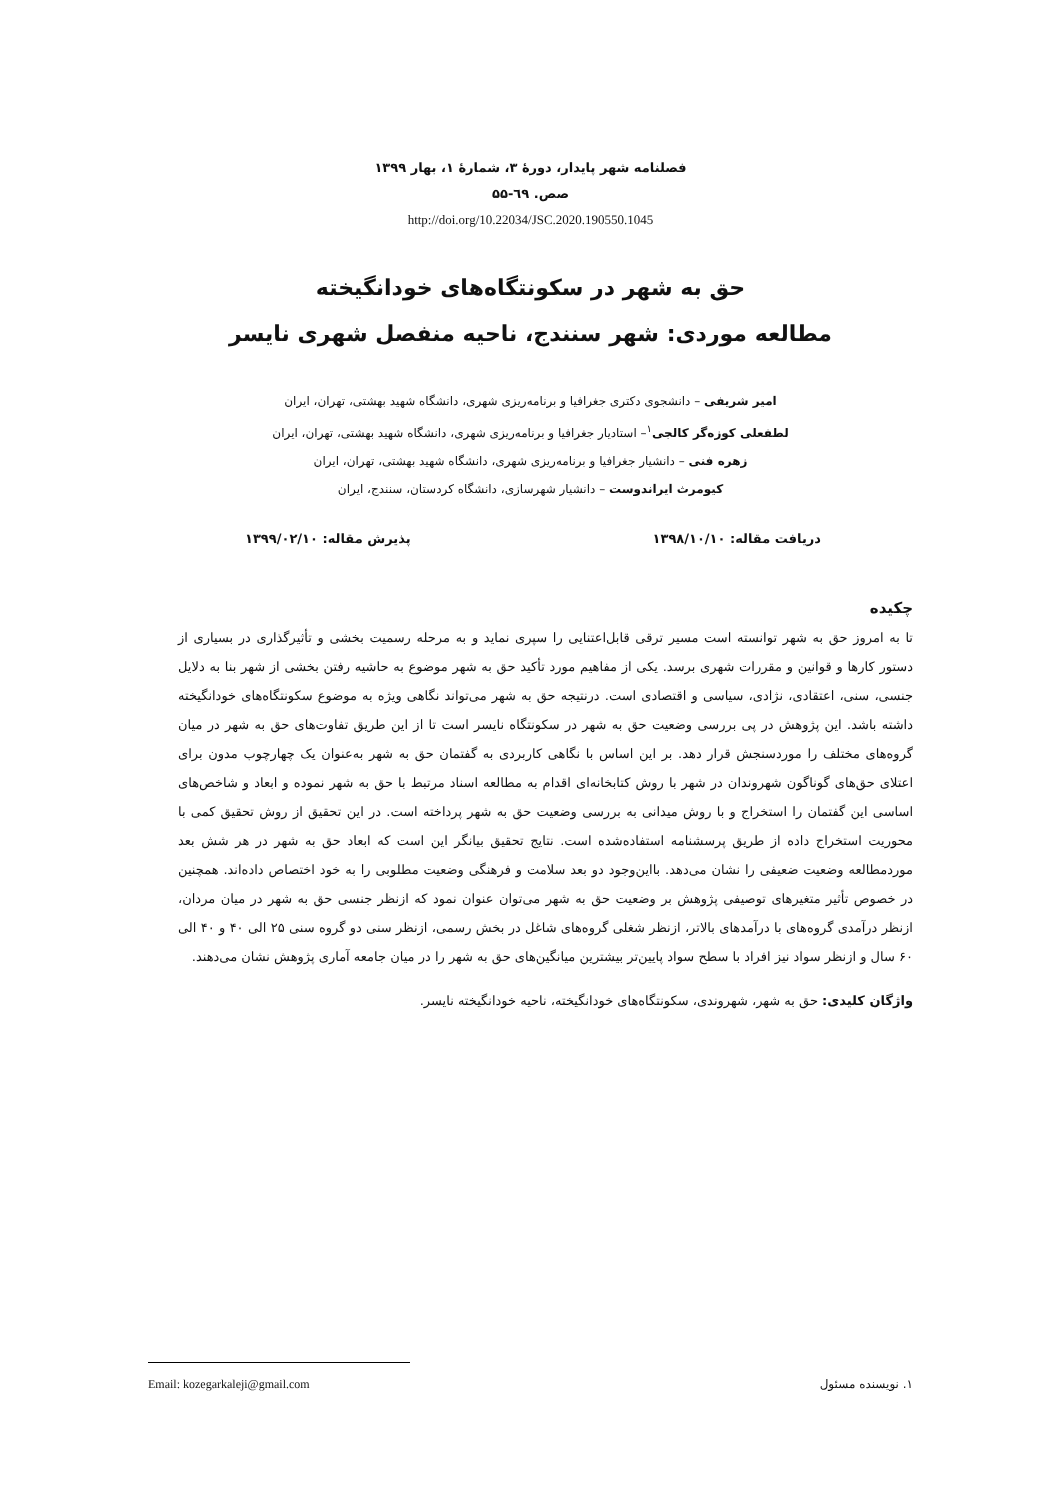فصلنامه شهر پایدار، دورهٔ ۳، شمارهٔ ۱، بهار ۱۳۹۹
صص. ٦٩-۵۵
http://doi.org/10.22034/JSC.2020.190550.1045
حق به شهر در سکونتگاه‌های خودانگیخته
مطالعه موردی: شهر سنندج، ناحیه منفصل شهری نایسر
امیر شریفی – دانشجوی دکتری جغرافیا و برنامه‌ریزی شهری، دانشگاه شهید بهشتی، تهران، ایران
لطفعلی کوزه‌گر کالجی<sup>۱</sup>– استادیار جغرافیا و برنامه‌ریزی شهری، دانشگاه شهید بهشتی، تهران، ایران
زهره فنی – دانشیار جغرافیا و برنامه‌ریزی شهری، دانشگاه شهید بهشتی، تهران، ایران
کیومرث ایراندوست – دانشیار شهرسازی، دانشگاه کردستان، سنندج، ایران
دریافت مقاله: ۱۳۹۸/۱۰/۱۰ پذیرش مقاله: ۱۳۹۹/۰۲/۱۰
چکیده
تا به امروز حق به شهر توانسته است مسیر ترقی قابل‌اعتنایی را سپری نماید و به مرحله رسمیت بخشی و تأثیرگذاری در بسیاری از دستور کارها و قوانین و مقررات شهری برسد. یکی از مفاهیم مورد تأکید حق به شهر موضوع به حاشیه رفتن بخشی از شهر بنا به دلایل جنسی، سنی، اعتقادی، نژادی، سیاسی و اقتصادی است. درنتیجه حق به شهر می‌تواند نگاهی ویژه به موضوع سکونتگاه‌های خودانگیخته داشته باشد. این پژوهش در پی بررسی وضعیت حق به شهر در سکونتگاه نایسر است تا از این طریق تفاوت‌های حق به شهر در میان گروه‌های مختلف را موردسنجش قرار دهد. بر این اساس با نگاهی کاربردی به گفتمان حق به شهر به‌عنوان یک چهارچوب مدون برای اعتلای حق‌های گوناگون شهروندان در شهر با روش کتابخانه‌ای اقدام به مطالعه اسناد مرتبط با حق به شهر نموده و ابعاد و شاخص‌های اساسی این گفتمان را استخراج و با روش میدانی به بررسی وضعیت حق به شهر پرداخته است. در این تحقیق از روش تحقیق کمی با محوریت استخراج داده از طریق پرسشنامه استفاده‌شده است. نتایج تحقیق بیانگر این است که ابعاد حق به شهر در هر شش بعد موردمطالعه وضعیت ضعیفی را نشان می‌دهد. بااین‌وجود دو بعد سلامت و فرهنگی وضعیت مطلوبی را به خود اختصاص داده‌اند. همچنین در خصوص تأثیر متغیرهای توصیفی پژوهش بر وضعیت حق به شهر می‌توان عنوان نمود که ازنظر جنسی حق به شهر در میان مردان، ازنظر درآمدی گروه‌های با درآمدهای بالاتر، ازنظر شغلی گروه‌های شاغل در بخش رسمی، ازنظر سنی دو گروه سنی ۲۵ الی ۴۰ و ۴۰ الی ۶۰ سال و ازنظر سواد نیز افراد با سطح سواد پایین‌تر بیشترین میانگین‌های حق به شهر را در میان جامعه آماری پژوهش نشان می‌دهند.
واژگان کلیدی: حق به شهر، شهروندی، سکونتگاه‌های خودانگیخته، ناحیه خودانگیخته نایسر.
۱. نویسنده مسئول Email: kozegarkaleji@gmail.com